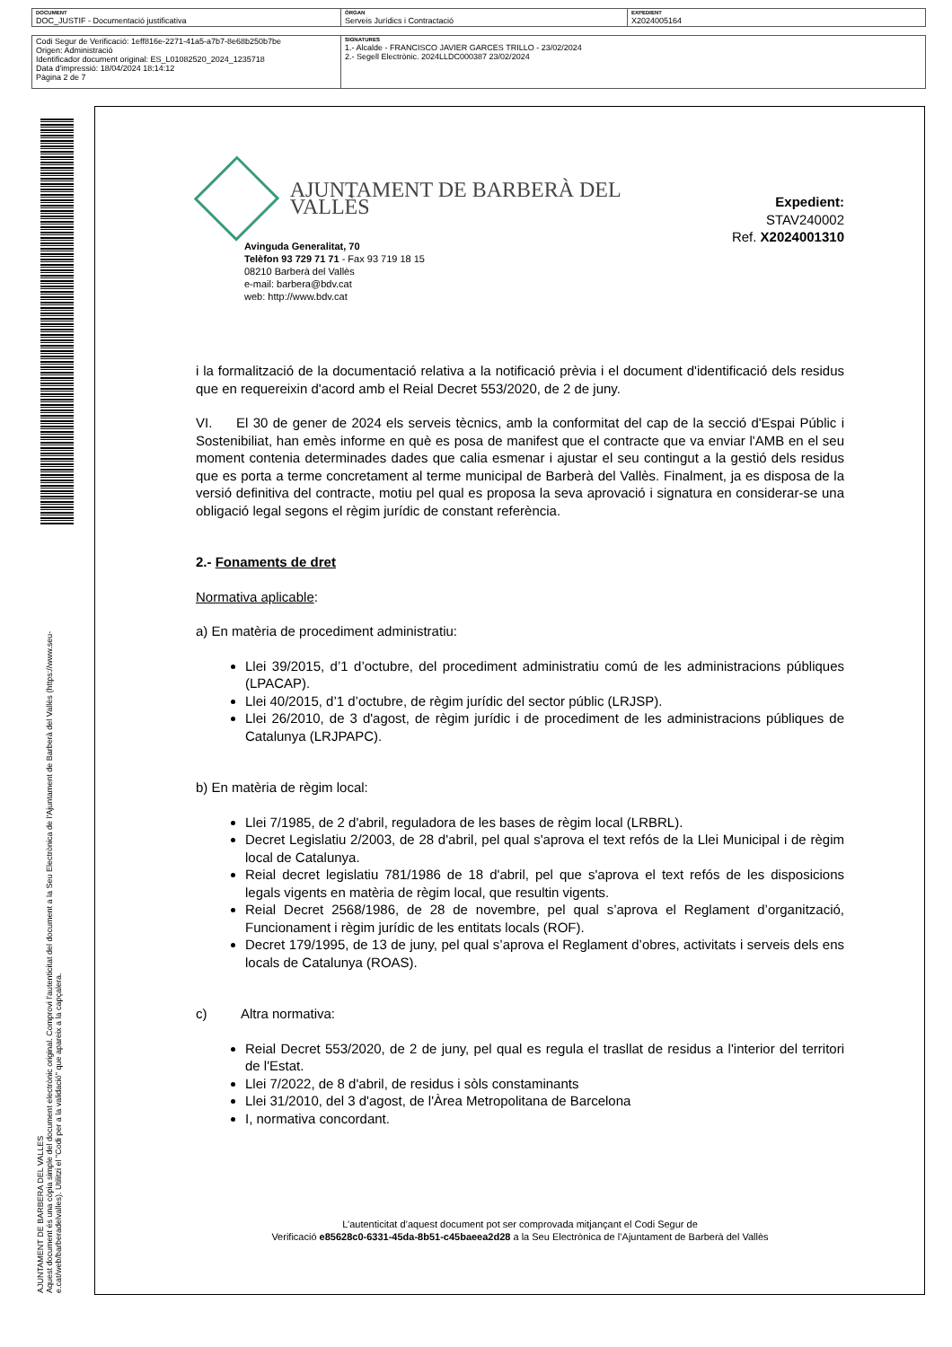| DOCUMENT DOC_JUSTIF - Documentació justificativa | ÒRGAN Serveis Jurídics i Contractació | EXPEDIENT X2024005164 |
| Codi Segur de Verificació: 1eff816e-2271-41a5-a7b7-8e68b250b7be Origen: Administració Identificador document original: ES_L01082520_2024_1235718 Data d'impressió: 18/04/2024 18:14:12 Pàgina 2 de 7 | SIGNATURES 1.- Alcalde - FRANCISCO JAVIER GARCES TRILLO - 23/02/2024 2.- Segell Electrònic. 2024LLDC000387 23/02/2024 |
AJUNTAMENT DE BARBERA DEL VALLES
Aquest document és una còpia simple del document electrònic original. Comprovi l'autenticitat del document a la Seu Electrònica de l'Ajuntament de Barberà del Vallès (https://www.seu-e.cat/web/barberadelvalles). Utilitzi el "Codi per a la validació" que apareix a la capçalera.
AJUNTAMENT DE BARBERÀ DEL VALLÈS
Avinguda Generalitat, 70
Telèfon 93 729 71 71 - Fax 93 719 18 15
08210 Barberà del Vallès
e-mail: barbera@bdv.cat
web: http://www.bdv.cat
Expedient: STAV240002
Ref. X2024001310
i la formalització de la documentació relativa a la notificació prèvia i el document d'identificació dels residus que en requereixin d'acord amb el Reial Decret 553/2020, de 2 de juny.
VI. El 30 de gener de 2024 els serveis tècnics, amb la conformitat del cap de la secció d'Espai Públic i Sostenibiliat, han emès informe en què es posa de manifest que el contracte que va enviar l'AMB en el seu moment contenia determinades dades que calia esmenar i ajustar el seu contingut a la gestió dels residus que es porta a terme concretament al terme municipal de Barberà del Vallès. Finalment, ja es disposa de la versió definitiva del contracte, motiu pel qual es proposa la seva aprovació i signatura en considerar-se una obligació legal segons el règim jurídic de constant referència.
2.- Fonaments de dret
Normativa aplicable:
a) En matèria de procediment administratiu:
Llei 39/2015, d’1 d’octubre, del procediment administratiu comú de les administracions públiques (LPACAP).
Llei 40/2015, d’1 d’octubre, de règim jurídic del sector públic (LRJSP).
Llei 26/2010, de 3 d'agost, de règim jurídic i de procediment de les administracions públiques de Catalunya (LRJPAPC).
b) En matèria de règim local:
Llei 7/1985, de 2 d'abril, reguladora de les bases de règim local (LRBRL).
Decret Legislatiu 2/2003, de 28 d'abril, pel qual s'aprova el text refós de la Llei Municipal i de règim local de Catalunya.
Reial decret legislatiu 781/1986 de 18 d'abril, pel que s'aprova el text refós de les disposicions legals vigents en matèria de règim local, que resultin vigents.
Reial Decret 2568/1986, de 28 de novembre, pel qual s’aprova el Reglament d’organització, Funcionament i règim jurídic de les entitats locals (ROF).
Decret 179/1995, de 13 de juny, pel qual s’aprova el Reglament d’obres, activitats i serveis dels ens locals de Catalunya (ROAS).
c) Altra normativa:
Reial Decret 553/2020, de 2 de juny, pel qual es regula el trasllat de residus a l'interior del territori de l'Estat.
Llei 7/2022, de 8 d'abril, de residus i sòls constaminants
Llei 31/2010, del 3 d'agost, de l'Àrea Metropolitana de Barcelona
I, normativa concordant.
L’autenticitat d’aquest document pot ser comprovada mitjançant el Codi Segur de
Verificació e85628c0-6331-45da-8b51-c45baeea2d28 a la Seu Electrònica de l’Ajuntament de Barberà del Vallès